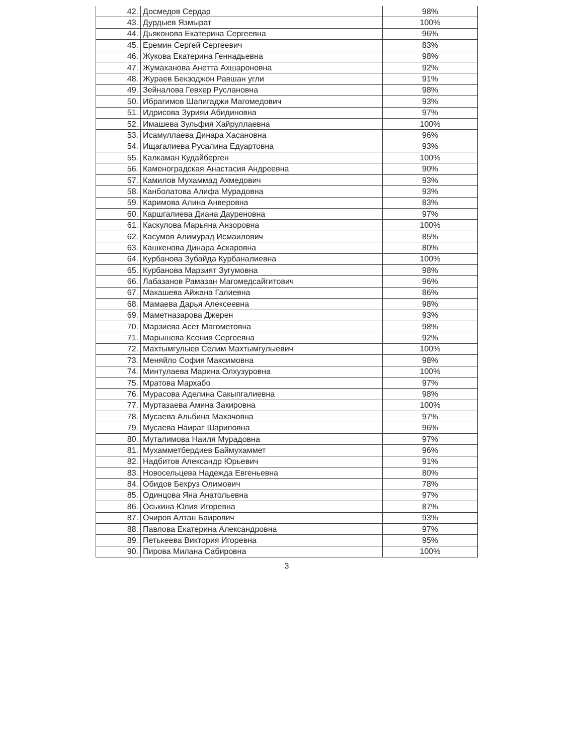| 42. | Досмедов Сердар | 98% |
| 43. | Дурдыев Язмырат | 100% |
| 44. | Дьяконова Екатерина Сергеевна | 96% |
| 45. | Еремин Сергей Сергеевич | 83% |
| 46. | Жукова Екатерина Геннадьевна | 98% |
| 47. | Жумаханова Анетта Ахшароновна | 92% |
| 48. | Жураев Бекзоджон Равшан угли | 91% |
| 49. | Зейналова Гевхер Руслановна | 98% |
| 50. | Ибрагимов Шапигаджи Магомедович | 93% |
| 51. | Идрисова Зурияи Абидиновна | 97% |
| 52. | Имашева Зульфия Хайруллаевна | 100% |
| 53. | Исамуллаева Динара Хасановна | 96% |
| 54. | Ищагалиева Русалина Едуартовна | 93% |
| 55. | Калкаман Кудайберген | 100% |
| 56. | Каменоградская Анастасия Андреевна | 90% |
| 57. | Камилов Мухаммад Ахмедович | 93% |
| 58. | Канболатова Алифа Мурадовна | 93% |
| 59. | Каримова Алина Анверовна | 83% |
| 60. | Каршгалиева Диана Дауреновна | 97% |
| 61. | Каскулова Марьяна Анзоровна | 100% |
| 62. | Касумов Алимурад Исмаилович | 85% |
| 63. | Кашкенова Динара Аскаровна | 80% |
| 64. | Курбанова Зубайда Курбаналиевна | 100% |
| 65. | Курбанова Марзият Зугумовна | 98% |
| 66. | Лабазанов Рамазан Магомедсайгитович | 96% |
| 67. | Макашева Айжана Галиевна | 86% |
| 68. | Мамаева Дарья Алексеевна | 98% |
| 69. | Маметназарова Джерен | 93% |
| 70. | Марзиева Асет Магометовна | 98% |
| 71. | Марышева Ксения Сергеевна | 92% |
| 72. | Махтымгулыев Селим Махтымгулыевич | 100% |
| 73. | Меняйло София Максимовна | 98% |
| 74. | Минтулаева Марина Олхузуровна | 100% |
| 75. | Мратова Мархабо | 97% |
| 76. | Мурасова Аделина Сакыпгалиевна | 98% |
| 77. | Муртазаева Амина Закировна | 100% |
| 78. | Мусаева Альбина Махачовна | 97% |
| 79. | Мусаева Наират Шариповна | 96% |
| 80. | Муталимова Наиля Мурадовна | 97% |
| 81. | Мухамметбердиев Баймухаммет | 96% |
| 82. | Надбитов Александр Юрьевич | 91% |
| 83. | Новосельцева Надежда Евгеньевна | 80% |
| 84. | Обидов Бехруз Олимович | 78% |
| 85. | Одинцова Яна Анатольевна | 97% |
| 86. | Оськина Юлия Игоревна | 87% |
| 87. | Очиров Алтан Баирович | 93% |
| 88. | Павлова Екатерина Александровна | 97% |
| 89. | Петькеева Виктория Игоревна | 95% |
| 90. | Пирова Милана Сабировна | 100% |
3